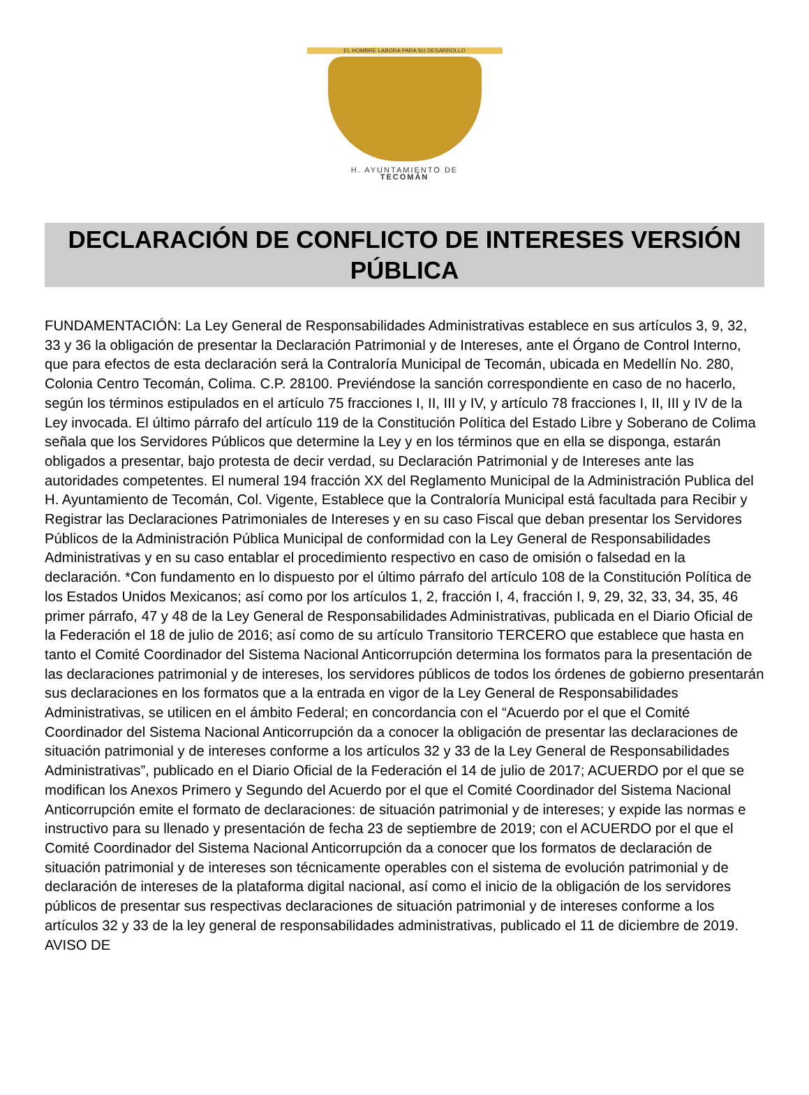EL HOMBRE LABORA PARA SU DESARROLLO
H. AYUNTAMIENTO DE
TECOMÁN
DECLARACIÓN DE CONFLICTO DE INTERESES VERSIÓN PÚBLICA
FUNDAMENTACIÓN: La Ley General de Responsabilidades Administrativas establece en sus artículos 3, 9, 32, 33 y 36 la obligación de presentar la Declaración Patrimonial y de Intereses, ante el Órgano de Control Interno, que para efectos de esta declaración será la Contraloría Municipal de Tecomán, ubicada en Medellín No. 280, Colonia Centro Tecomán, Colima. C.P. 28100. Previéndose la sanción correspondiente en caso de no hacerlo, según los términos estipulados en el artículo 75 fracciones I, II, III y IV, y artículo 78 fracciones I, II, III y IV de la Ley invocada. El último párrafo del artículo 119 de la Constitución Política del Estado Libre y Soberano de Colima señala que los Servidores Públicos que determine la Ley y en los términos que en ella se disponga, estarán obligados a presentar, bajo protesta de decir verdad, su Declaración Patrimonial y de Intereses ante las autoridades competentes. El numeral 194 fracción XX del Reglamento Municipal de la Administración Publica del H. Ayuntamiento de Tecomán, Col. Vigente, Establece que la Contraloría Municipal está facultada para Recibir y Registrar las Declaraciones Patrimoniales de Intereses y en su caso Fiscal que deban presentar los Servidores Públicos de la Administración Pública Municipal de conformidad con la Ley General de Responsabilidades Administrativas y en su caso entablar el procedimiento respectivo en caso de omisión o falsedad en la declaración. *Con fundamento en lo dispuesto por el último párrafo del artículo 108 de la Constitución Política de los Estados Unidos Mexicanos; así como por los artículos 1, 2, fracción I, 4, fracción I, 9, 29, 32, 33, 34, 35, 46 primer párrafo, 47 y 48 de la Ley General de Responsabilidades Administrativas, publicada en el Diario Oficial de la Federación el 18 de julio de 2016; así como de su artículo Transitorio TERCERO que establece que hasta en tanto el Comité Coordinador del Sistema Nacional Anticorrupción determina los formatos para la presentación de las declaraciones patrimonial y de intereses, los servidores públicos de todos los órdenes de gobierno presentarán sus declaraciones en los formatos que a la entrada en vigor de la Ley General de Responsabilidades Administrativas, se utilicen en el ámbito Federal; en concordancia con el “Acuerdo por el que el Comité Coordinador del Sistema Nacional Anticorrupción da a conocer la obligación de presentar las declaraciones de situación patrimonial y de intereses conforme a los artículos 32 y 33 de la Ley General de Responsabilidades Administrativas”, publicado en el Diario Oficial de la Federación el 14 de julio de 2017; ACUERDO por el que se modifican los Anexos Primero y Segundo del Acuerdo por el que el Comité Coordinador del Sistema Nacional Anticorrupción emite el formato de declaraciones: de situación patrimonial y de intereses; y expide las normas e instructivo para su llenado y presentación de fecha 23 de septiembre de 2019; con el ACUERDO por el que el Comité Coordinador del Sistema Nacional Anticorrupción da a conocer que los formatos de declaración de situación patrimonial y de intereses son técnicamente operables con el sistema de evolución patrimonial y de declaración de intereses de la plataforma digital nacional, así como el inicio de la obligación de los servidores públicos de presentar sus respectivas declaraciones de situación patrimonial y de intereses conforme a los artículos 32 y 33 de la ley general de responsabilidades administrativas, publicado el 11 de diciembre de 2019. AVISO DE